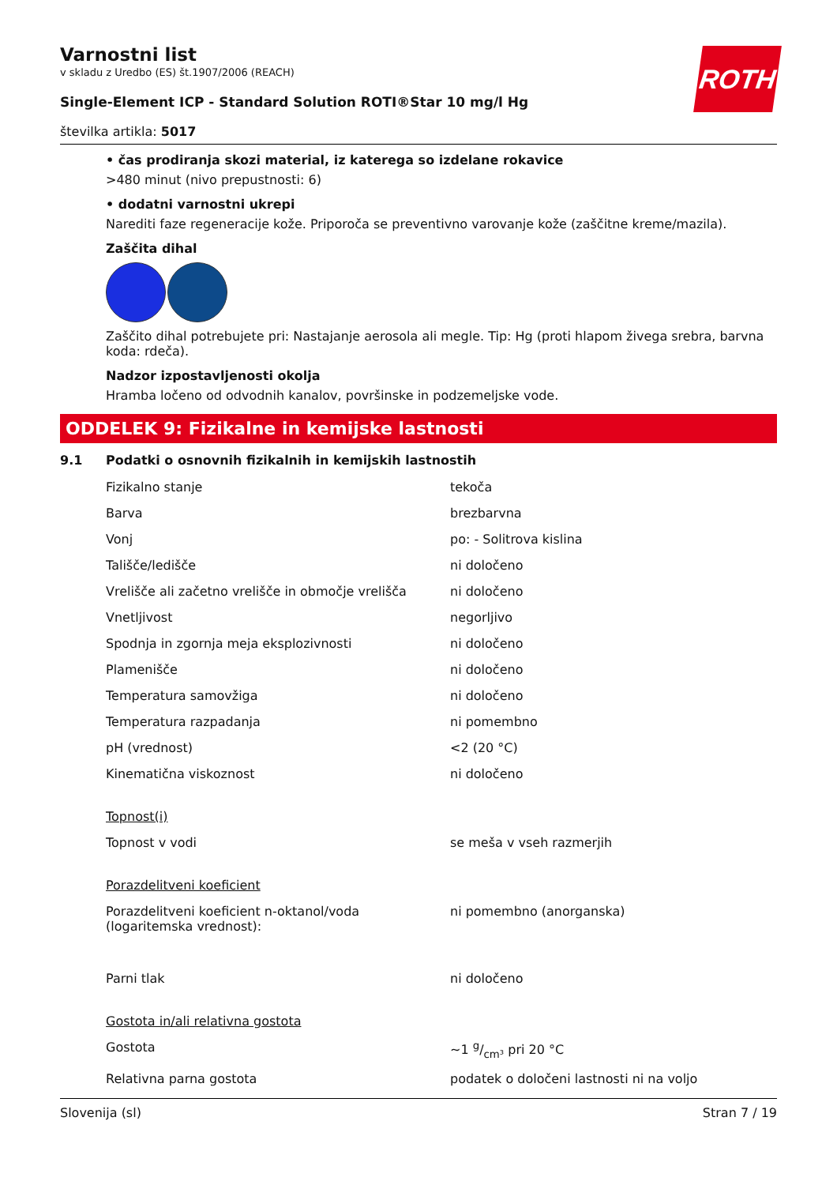ROTH
Varnostni list
v skladu z Uredbo (ES) št.1907/2006 (REACH)
Single-Element ICP - Standard Solution ROTI®Star 10 mg/l Hg
številka artikla: 5017
• čas prodiranja skozi material, iz katerega so izdelane rokavice
>480 minut (nivo prepustnosti: 6)
• dodatni varnostni ukrepi
Narediti faze regeneracije kože. Priporoča se preventivno varovanje kože (zaščitne kreme/mazila).
Zaščita dihal
Zaščito dihal potrebujete pri: Nastajanje aerosola ali megle. Tip: Hg (proti hlapom živega srebra, barvna koda: rdeča).
Nadzor izpostavljenosti okolja
Hramba ločeno od odvodnih kanalov, površinske in podzemeljske vode.
ODDELEK 9: Fizikalne in kemijske lastnosti
9.1 Podatki o osnovnih fizikalnih in kemijskih lastnostih
| Fizikalno stanje | tekoča |
| Barva | brezbarvna |
| Vonj | po: - Solitrova kislina |
| Tališče/ledišče | ni določeno |
| Vrelišče ali začetno vrelišče in območje vrelišča | ni določeno |
| Vnetljivost | negorljivo |
| Spodnja in zgornja meja eksplozivnosti | ni določeno |
| Plamenišče | ni določeno |
| Temperatura samovžiga | ni določeno |
| Temperatura razpadanja | ni pomembno |
| pH (vrednost) | <2 (20 °C) |
| Kinematična viskoznost | ni določeno |
| Topnost(i) | |
| Topnost v vodi | se meša v vseh razmerjih |
| Porazdelitveni koeficient | |
| Porazdelitveni koeficient n-oktanol/voda (logaritemska vrednost): | ni pomembno (anorganska) |
| Parni tlak | ni določeno |
| Gostota in/ali relativna gostota | |
| Gostota | ~1 g/cm³ pri 20 °C |
| Relativna parna gostota | podatek o določeni lastnosti ni na voljo |
Slovenija (sl) Stran 7 / 19